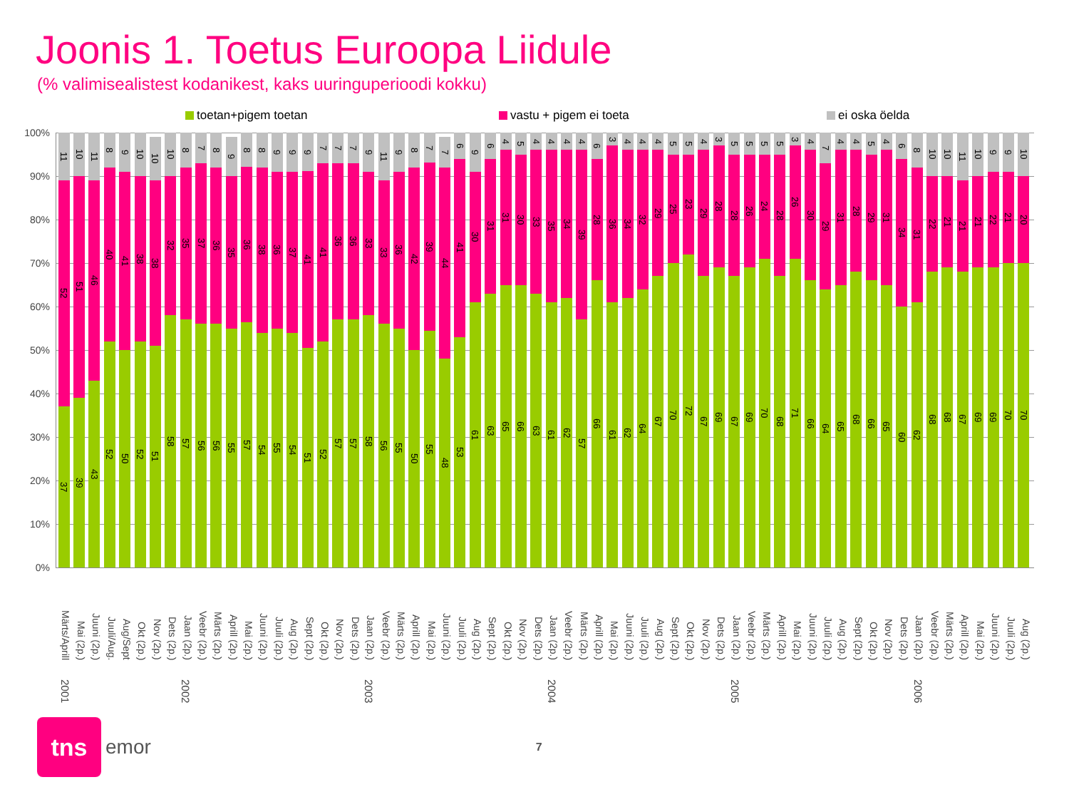Joonis 1. Toetus Euroopa Liidule
(% valimisealistest kodanikest, kaks uuringuperioodi kokku)
toetan+pigem toetan vastu + pigem ei toeta ei oska öelda
100%
90%
80%
70%
60%
50%
40%
30%
20%
10%
0%
11
52
37
10
51
39
11
46
43
8
40
52
9
41
50
10
38
52
10
38
51
10
32
58
8
35
57
7
37
56
8
36
56
9
35
55
8
36
57
8
38
54
9
36
55
9
37
54
9
41
51
7
41
52
7
36
57
7
36
57
9
33
58
11
33
56
9
36
55
8
42
50
7
39
55
7
44
48
6
41
53
9
30
61
6
31
63
4
31
65
5
30
66
4
33
63
4
35
61
4
34
62
4
39
57
6
28
66
3
36
61
4
34
62
4
32
64
4
29
67
5
25
70
5
23
72
4
29
67
3
28
69
5
28
67
5
26
69
5
24
70
5
28
68
3
26
71
4
30
66
7
29
64
4
31
65
4
28
68
5
29
66
4
31
65
6
34
60
8
31
62
10
22
68
10
21
68
11
21
67
10
21
69
9
22
69
9
21
70
10
20
70
Märts/Aprill Mai (2p.) Juuni (2p.) Juuli/Aug. Aug/Sept Okt (2p.) Nov (2p.) Dets (2p.) Jaan (2p.) Veebr (2p.) Märts (2p.) Aprill (2p.) Mai (2p.) Juuni (2p.) Juuli (2p.) Aug (2p.) Sept (2p.) Okt (2p.) Nov (2p.) Dets (2p.) Jaan (2p.) Veebr (2p.) Märts (2p.) Aprill (2p.) Mai (2p.) Juuni (2p.) Juuli (2p.) Aug (2p.) Sept (2p.) Okt (2p.) Nov (2p.) Dets (2p.) Jaan (2p.) Veebr (2p.) Märts (2p.) Aprill (2p.) Mai (2p.) Juuni (2p.) Juuli (2p.) Aug (2p.) Sept (2p.) Okt (2p.) Nov (2p.) Dets (2p.) Jaan (2p.) Veebr (2p.) Märts (2p.) Aprill (2p.) Mai (2p.) Juuni (2p.) Juuli (2p.) Aug (2p.) Sept (2p.) Okt (2p.) Nov (2p.) Dets (2p.) Jaan (2p.) Veebr (2p.) Märts (2p.) Aprill (2p.) Mai (2p.) Juuni (2p.) Juuli (2p.) Aug (2p.)
2001 2002 2003 2004 2005 2006
tns
emor 7